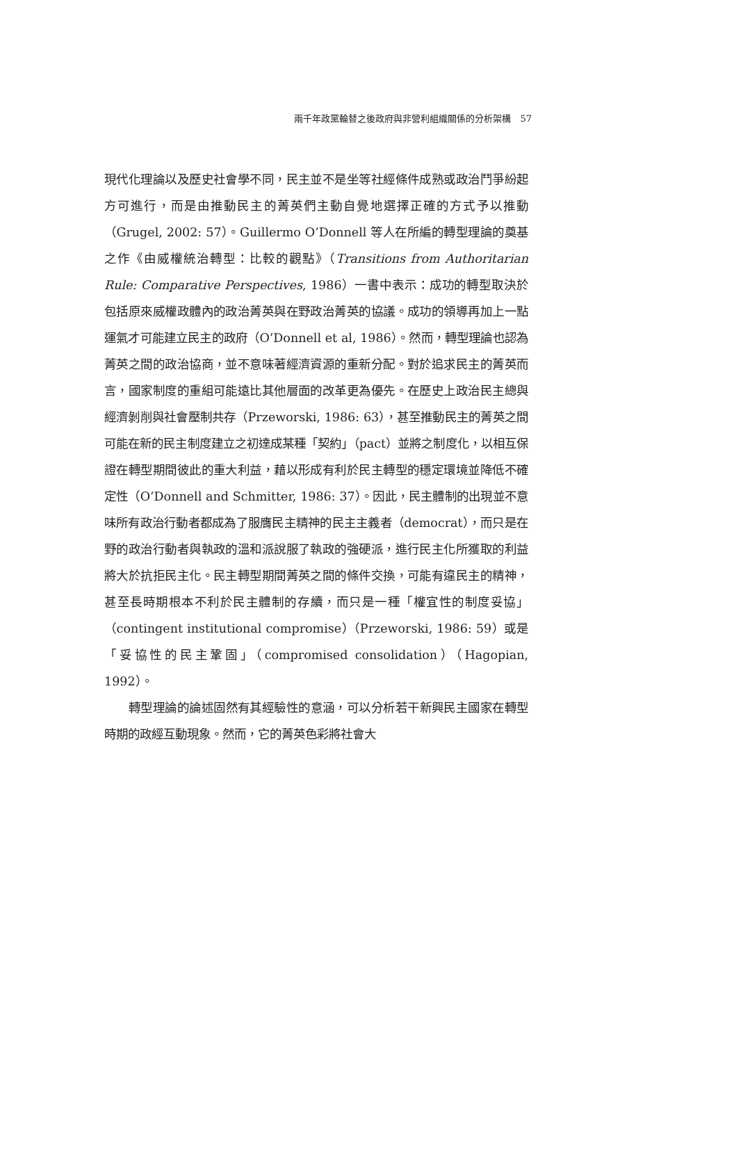兩千年政黨輪替之後政府與非營利組織關係的分析架構　57
現代化理論以及歷史社會學不同，民主並不是坐等社經條件成熟或政治鬥爭紛起方可進行，而是由推動民主的菁英們主動自覺地選擇正確的方式予以推動（Grugel, 2002: 57）。Guillermo O’Donnell 等人在所編的轉型理論的奠基之作《由威權統治轉型：比較的觀點》（Transitions from Authoritarian Rule: Comparative Perspectives, 1986）一書中表示：成功的轉型取決於包括原來威權政體內的政治菁英與在野政治菁英的協議。成功的領導再加上一點運氣才可能建立民主的政府（O’Donnell et al, 1986）。然而，轉型理論也認為菁英之間的政治協商，並不意味著經濟資源的重新分配。對於追求民主的菁英而言，國家制度的重組可能遠比其他層面的改革更為優先。在歷史上政治民主總與經濟剝削與社會壓制共存（Przeworski, 1986: 63），甚至推動民主的菁英之間可能在新的民主制度建立之初達成某種「契約」（pact）並將之制度化，以相互保證在轉型期間彼此的重大利益，藉以形成有利於民主轉型的穩定環境並降低不確定性（O’Donnell and Schmitter, 1986: 37）。因此，民主體制的出現並不意味所有政治行動者都成為了服膺民主精神的民主主義者（democrat），而只是在野的政治行動者與執政的溫和派說服了執政的強硬派，進行民主化所獲取的利益將大於抗拒民主化。民主轉型期間菁英之間的條件交換，可能有違民主的精神，甚至長時期根本不利於民主體制的存續，而只是一種「權宜性的制度妥協」（contingent institutional compromise）（Przeworski, 1986: 59）或是「妥協性的民主鞏固」（compromised consolidation）（Hagopian, 1992）。
轉型理論的論述固然有其經驗性的意涵，可以分析若干新興民主國家在轉型時期的政經互動現象。然而，它的菁英色彩將社會大